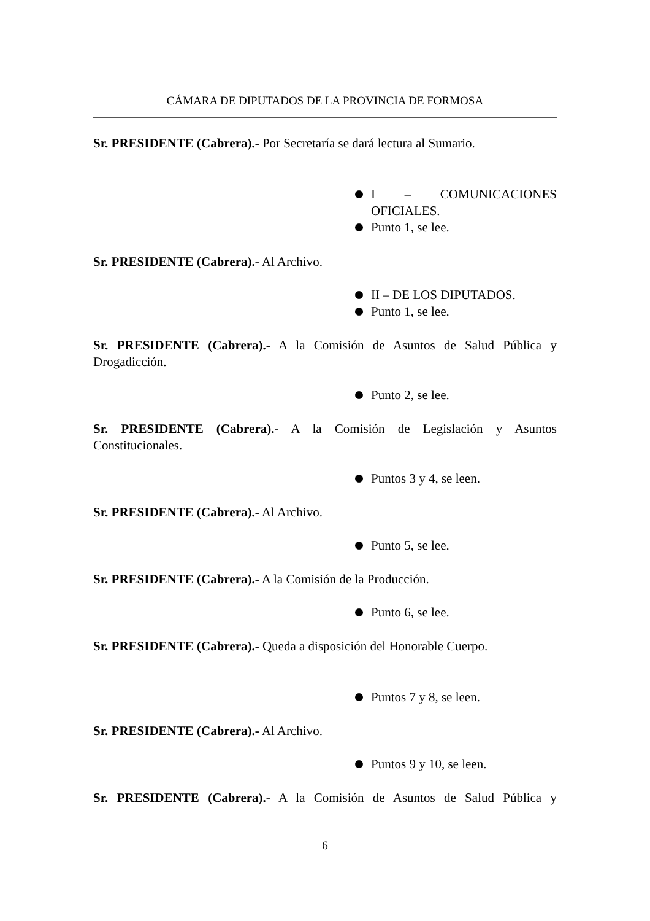CÁMARA DE DIPUTADOS DE LA PROVINCIA DE FORMOSA
Sr. PRESIDENTE (Cabrera).- Por Secretaría se dará lectura al Sumario.
I – COMUNICACIONES OFICIALES.
Punto 1, se lee.
Sr. PRESIDENTE (Cabrera).- Al Archivo.
II – DE LOS DIPUTADOS.
Punto 1, se lee.
Sr. PRESIDENTE (Cabrera).- A la Comisión de Asuntos de Salud Pública y Drogadicción.
Punto 2, se lee.
Sr. PRESIDENTE (Cabrera).- A la Comisión de Legislación y Asuntos Constitucionales.
Puntos 3 y 4, se leen.
Sr. PRESIDENTE (Cabrera).- Al Archivo.
Punto 5, se lee.
Sr. PRESIDENTE (Cabrera).- A la Comisión de la Producción.
Punto 6, se lee.
Sr. PRESIDENTE (Cabrera).- Queda a disposición del Honorable Cuerpo.
Puntos 7 y 8, se leen.
Sr. PRESIDENTE (Cabrera).- Al Archivo.
Puntos 9 y 10, se leen.
Sr. PRESIDENTE (Cabrera).- A la Comisión de Asuntos de Salud Pública y
6